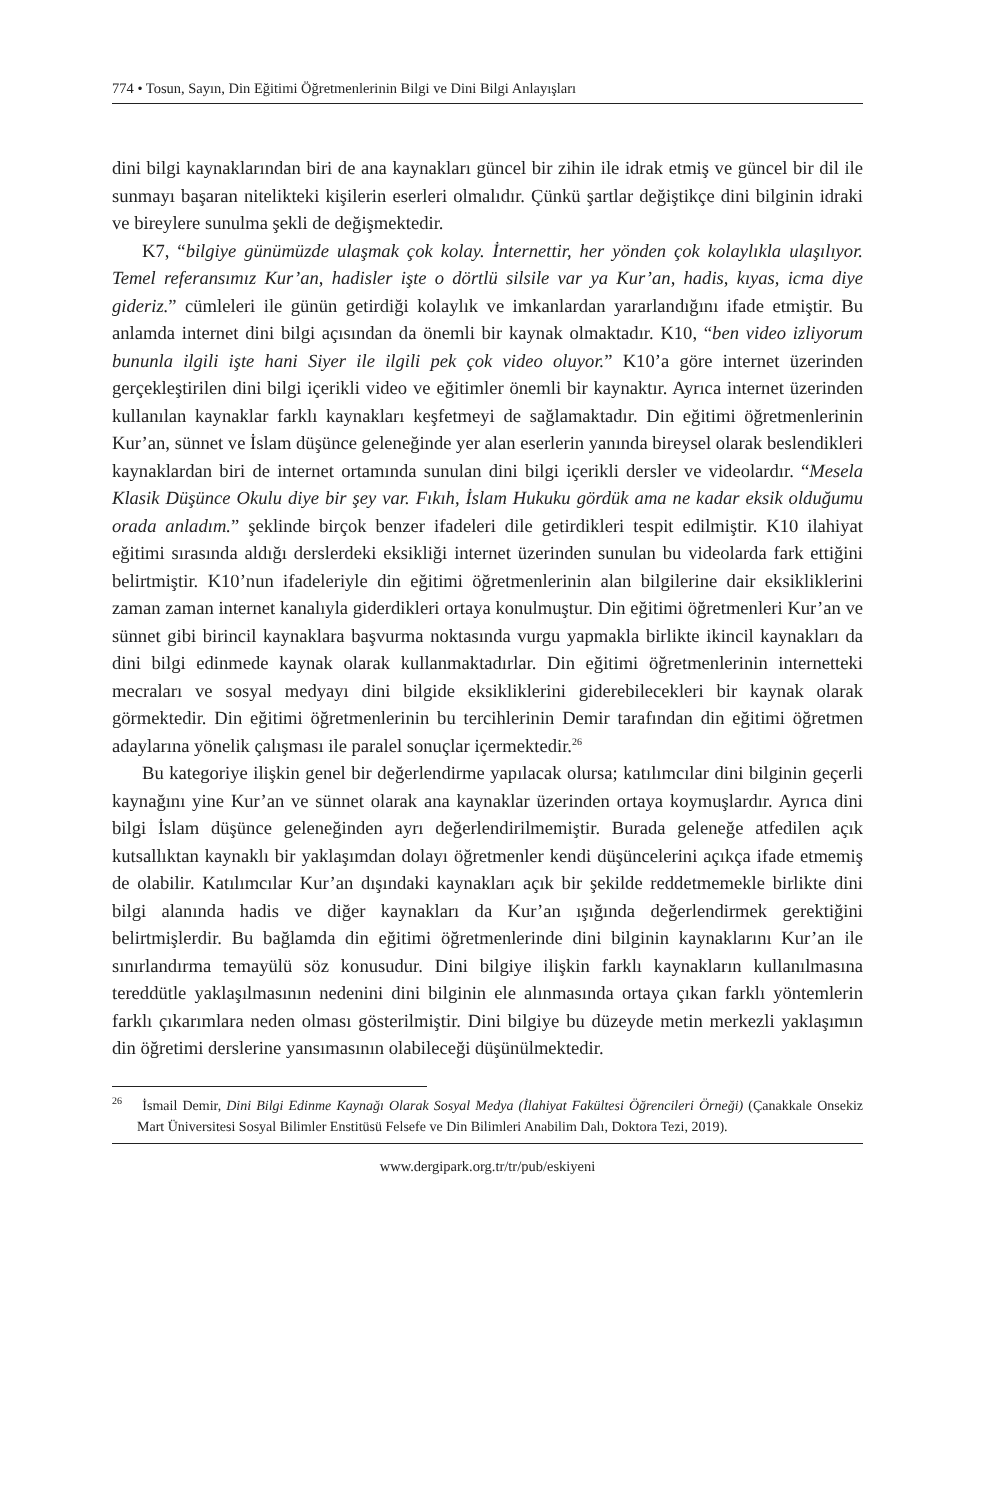774 • Tosun, Sayın, Din Eğitimi Öğretmenlerinin Bilgi ve Dini Bilgi Anlayışları
dini bilgi kaynaklarından biri de ana kaynakları güncel bir zihin ile idrak etmiş ve güncel bir dil ile sunmayı başaran nitelikteki kişilerin eserleri olmalıdır. Çünkü şartlar değiştikçe dini bilginin idraki ve bireylere sunulma şekli de değişmektedir.
K7, “bilgiye günümüzde ulaşmak çok kolay. İnternettir, her yönden çok kolaylıkla ulaşılıyor. Temel referansımız Kur’an, hadisler işte o dörtlü silsile var ya Kur’an, hadis, kıyas, icma diye gideriz.” cümleleri ile günün getirdiği kolaylık ve imkanlardan yararlandığını ifade etmiştir. Bu anlamda internet dini bilgi açısından da önemli bir kaynak olmaktadır. K10, “ben video izliyorum bununla ilgili işte hani Siyer ile ilgili pek çok video oluyor.” K10’a göre internet üzerinden gerçekleştirilen dini bilgi içerikli video ve eğitimler önemli bir kaynaktır. Ayrıca internet üzerinden kullanılan kaynaklar farklı kaynakları keşfetmeyi de sağlamaktadır. Din eğitimi öğretmenlerinin Kur’an, sünnet ve İslam düşünce geleneğinde yer alan eserlerin yanında bireysel olarak beslendikleri kaynaklardan biri de internet ortamında sunulan dini bilgi içerikli dersler ve videolardır. “Mesela Klasik Düşünce Okulu diye bir şey var. Fıkıh, İslam Hukuku gördük ama ne kadar eksik olduğumu orada anladım.” şeklinde birçok benzer ifadeleri dile getirdikleri tespit edilmiştir. K10 ilahiyat eğitimi sırasında aldığı derslerdeki eksikliği internet üzerinden sunulan bu videolarda fark ettiğini belirtmiştir. K10’nun ifadeleriyle din eğitimi öğretmenlerinin alan bilgilerine dair eksikliklerini zaman zaman internet kanalıyla giderdikleri ortaya konulmuştur. Din eğitimi öğretmenleri Kur’an ve sünnet gibi birincil kaynaklara başvurma noktasında vurgu yapmakla birlikte ikincil kaynakları da dini bilgi edinmede kaynak olarak kullanmaktadırlar. Din eğitimi öğretmenlerinin internetteki mecraları ve sosyal medyayı dini bilgide eksikliklerini giderebilecekleri bir kaynak olarak görmektedir. Din eğitimi öğretmenlerinin bu tercihlerinin Demir tarafından din eğitimi öğretmen adaylarına yönelik çalışması ile paralel sonuçlar içermektedir.<sup>26</sup>
Bu kategoriye ilişkin genel bir değerlendirme yapılacak olursa; katılımcılar dini bilginin geçerli kaynağını yine Kur’an ve sünnet olarak ana kaynaklar üzerinden ortaya koymuşlardır. Ayrıca dini bilgi İslam düşünce geleneğinden ayrı değerlendirilmemiştir. Burada geleneğe atfedilen açık kutsallıktan kaynaklı bir yaklaşımdan dolayı öğretmenler kendi düşüncelerini açıkça ifade etmemiş de olabilir. Katılımcılar Kur’an dışındaki kaynakları açık bir şekilde reddetmemekle birlikte dini bilgi alanında hadis ve diğer kaynakları da Kur’an ışığında değerlendirmek gerektiğini belirtmişlerdir. Bu bağlamda din eğitimi öğretmenlerinde dini bilginin kaynaklarını Kur’an ile sınırlandırma temayülü söz konusudur. Dini bilgiye ilişkin farklı kaynakların kullanılmasına tereddütle yaklaşılmasının nedenini dini bilginin ele alınmasında ortaya çıkan farklı yöntemlerin farklı çıkarımlara neden olması gösterilmiştir. Dini bilgiye bu düzeyde metin merkezli yaklaşımın din öğretimi derslerine yansımasının olabileceği düşünülmektedir.
<sup>26</sup> İsmail Demir, Dini Bilgi Edinme Kaynağı Olarak Sosyal Medya (İlahiyat Fakültesi Öğrencileri Örneği) (Çanakkale Onsekiz Mart Üniversitesi Sosyal Bilimler Enstitüsü Felsefe ve Din Bilimleri Anabilim Dalı, Doktora Tezi, 2019).
www.dergipark.org.tr/tr/pub/eskiyeni